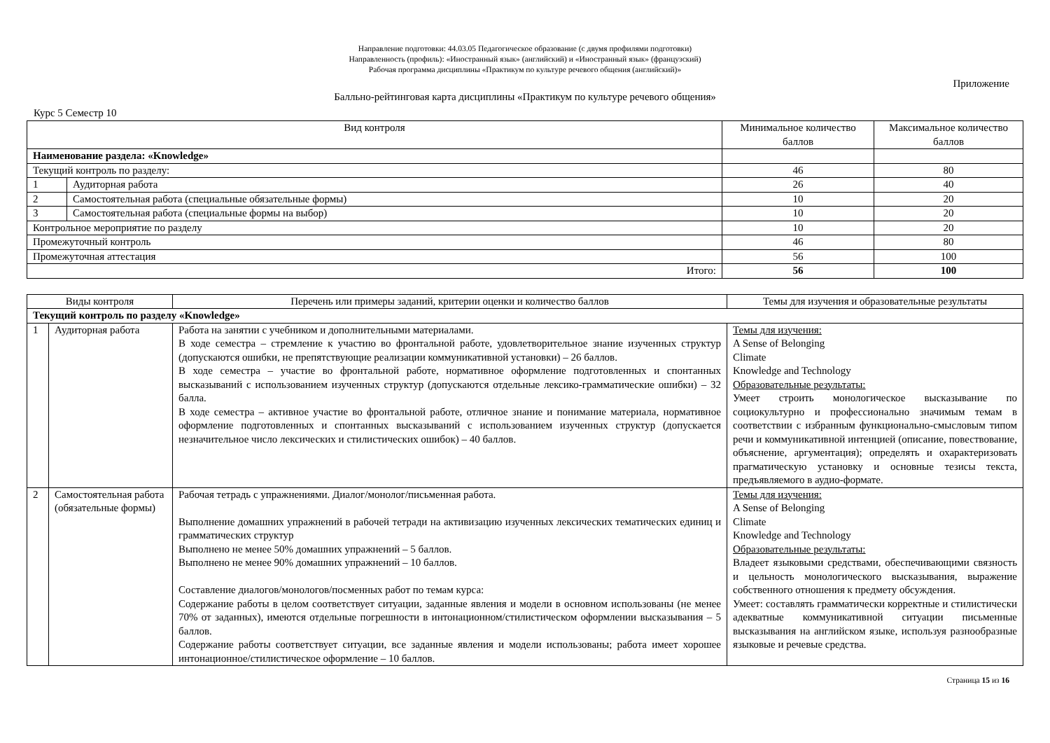Направление подготовки: 44.03.05 Педагогическое образование (с двумя профилями подготовки)
Направленность (профиль): «Иностранный язык» (английский) и «Иностранный язык» (французский)
Рабочая программа дисциплины «Практикум по культуре речевого общения (английский)»
Приложение
Балльно-рейтинговая карта дисциплины «Практикум по культуре речевого общения»
Курс 5 Семестр 10
| Вид контроля | | Минимальное количество баллов | Максимальное количество баллов |
| --- | --- | --- | --- |
| Наименование раздела: «Knowledge» | | | |
| Текущий контроль по разделу: | | 46 | 80 |
| 1 | Аудиторная работа | 26 | 40 |
| 2 | Самостоятельная работа (специальные обязательные формы) | 10 | 20 |
| 3 | Самостоятельная работа (специальные формы на выбор) | 10 | 20 |
| Контрольное мероприятие по разделу | | 10 | 20 |
| Промежуточный контроль | | 46 | 80 |
| Промежуточная аттестация | | 56 | 100 |
| Итого: | | 56 | 100 |
| Виды контроля | | Перечень или примеры заданий, критерии оценки и количество баллов | Темы для изучения и образовательные результаты |
| --- | --- | --- | --- |
| Текущий контроль по разделу «Knowledge» | | | |
| 1 | Аудиторная работа | Работа на занятии с учебником и дополнительными материалами. В ходе семестра – стремление к участию во фронтальной работе, удовлетворительное знание изученных структур (допускаются ошибки, не препятствующие реализации коммуникативной установки) – 26 баллов. В ходе семестра – участие во фронтальной работе, нормативное оформление подготовленных и спонтанных высказываний с использованием изученных структур (допускаются отдельные лексико-грамматические ошибки) – 32 балла. В ходе семестра – активное участие во фронтальной работе, отличное знание и понимание материала, нормативное оформление подготовленных и спонтанных высказываний с использованием изученных структур (допускается незначительное число лексических и стилистических ошибок) – 40 баллов. | Темы для изучения: A Sense of Belonging Climate Knowledge and Technology Образовательные результаты: Умеет строить монологическое высказывание по социокультурно и профессионально значимым темам в соответствии с избранным функционально-смысловым типом речи и коммуникативной интенцией (описание, повествование, объяснение, аргументация); определять и охарактеризовать прагматическую установку и основные тезисы текста, предъявляемого в аудио-формате. |
| 2 | Самостоятельная работа (обязательные формы) | Рабочая тетрадь с упражнениями. Диалог/монолог/письменная работа. Выполнение домашних упражнений в рабочей тетради на активизацию изученных лексических тематических единиц и грамматических структур Выполнено не менее 50% домашних упражнений – 5 баллов. Выполнено не менее 90% домашних упражнений – 10 баллов. Составление диалогов/монологов/посменных работ по темам курса: Содержание работы в целом соответствует ситуации, заданные явления и модели в основном использованы (не менее 70% от заданных), имеются отдельные погрешности в интонационном/стилистическом оформлении высказывания – 5 баллов. Содержание работы соответствует ситуации, все заданные явления и модели использованы; работа имеет хорошее интонационное/стилистическое оформление – 10 баллов. | Темы для изучения: A Sense of Belonging Climate Knowledge and Technology Образовательные результаты: Владеет языковыми средствами, обеспечивающими связность и цельность монологического высказывания, выражение собственного отношения к предмету обсуждения. Умеет: составлять грамматически корректные и стилистически адекватные коммуникативной ситуации письменные высказывания на английском языке, используя разнообразные языковые и речевые средства. |
Страница 15 из 16